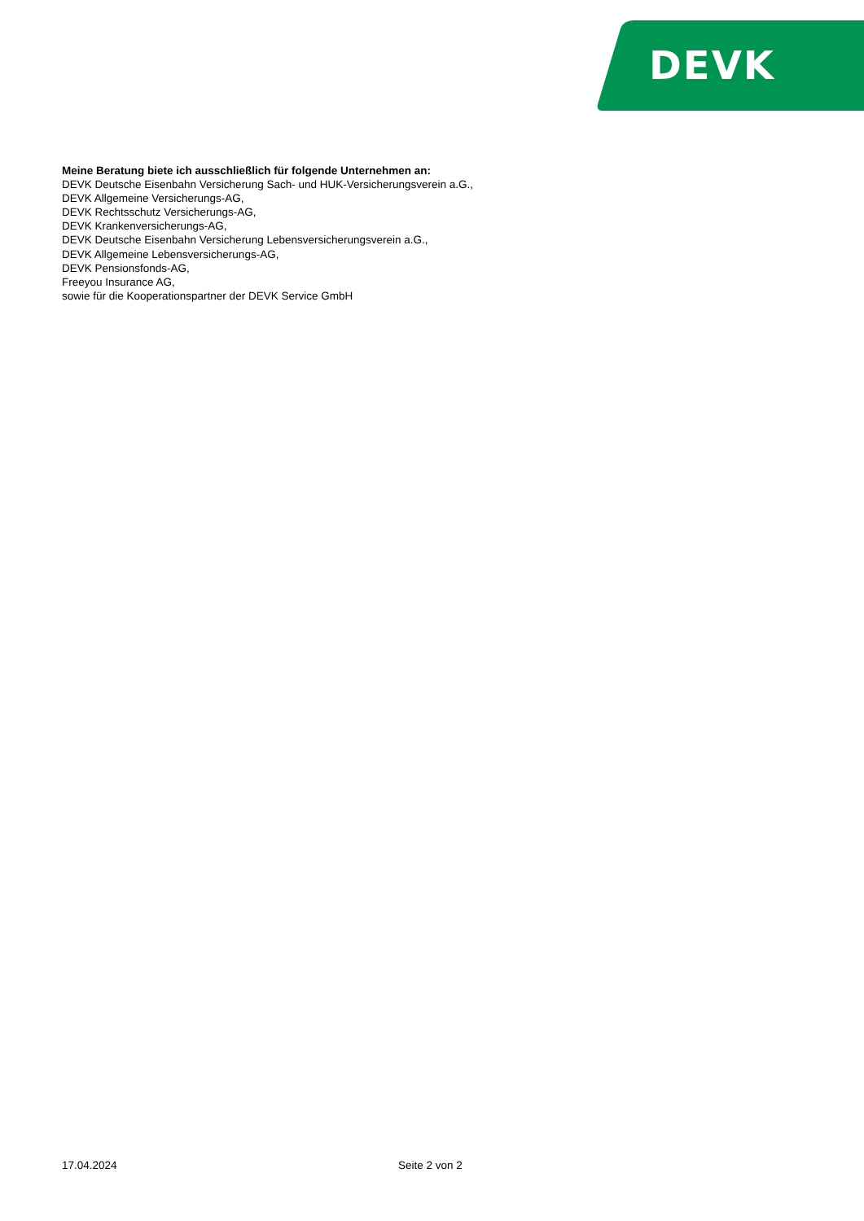DEVK
Meine Beratung biete ich ausschließlich für folgende Unternehmen an:
DEVK Deutsche Eisenbahn Versicherung Sach- und HUK-Versicherungsverein a.G.,
DEVK Allgemeine Versicherungs-AG,
DEVK Rechtsschutz Versicherungs-AG,
DEVK Krankenversicherungs-AG,
DEVK Deutsche Eisenbahn Versicherung Lebensversicherungsverein a.G.,
DEVK Allgemeine Lebensversicherungs-AG,
DEVK Pensionsfonds-AG,
Freeyou Insurance AG,
sowie für die Kooperationspartner der DEVK Service GmbH
17.04.2024 Seite 2 von 2